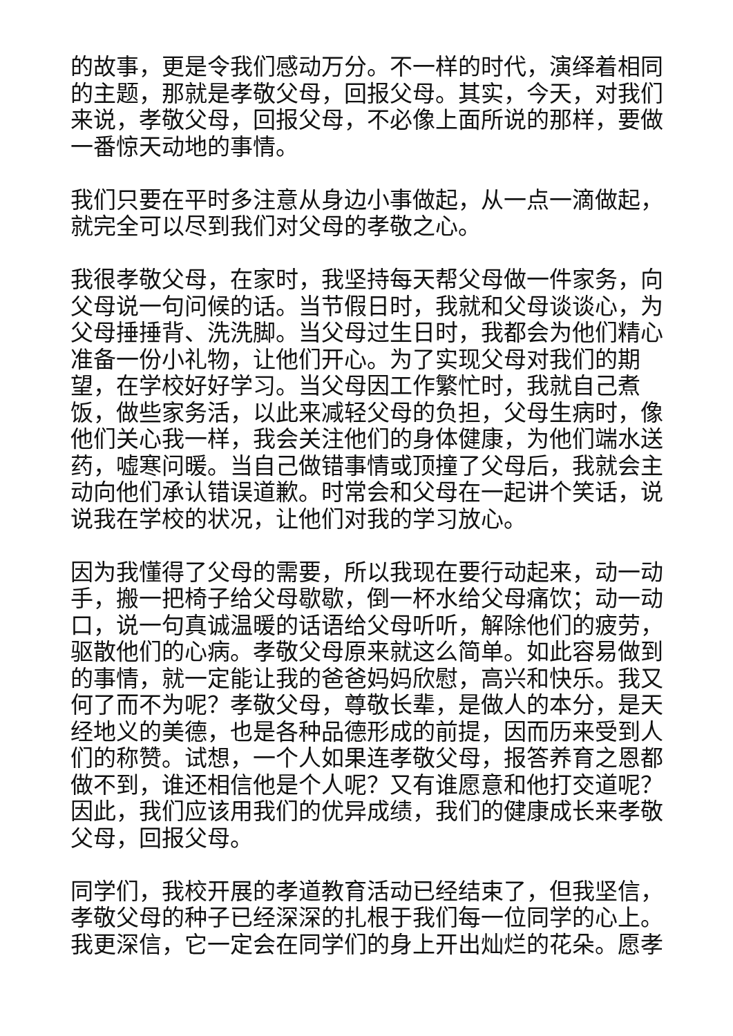的故事，更是令我们感动万分。不一样的时代，演绎着相同的主题，那就是孝敬父母，回报父母。其实，今天，对我们来说，孝敬父母，回报父母，不必像上面所说的那样，要做一番惊天动地的事情。
我们只要在平时多注意从身边小事做起，从一点一滴做起，就完全可以尽到我们对父母的孝敬之心。
我很孝敬父母，在家时，我坚持每天帮父母做一件家务，向父母说一句问候的话。当节假日时，我就和父母谈谈心，为父母捶捶背、洗洗脚。当父母过生日时，我都会为他们精心准备一份小礼物，让他们开心。为了实现父母对我们的期望，在学校好好学习。当父母因工作繁忙时，我就自己煮饭，做些家务活，以此来减轻父母的负担，父母生病时，像他们关心我一样，我会关注他们的身体健康，为他们端水送药，嘘寒问暖。当自己做错事情或顶撞了父母后，我就会主动向他们承认错误道歉。时常会和父母在一起讲个笑话，说说我在学校的状况，让他们对我的学习放心。
因为我懂得了父母的需要，所以我现在要行动起来，动一动手，搬一把椅子给父母歇歇，倒一杯水给父母痛饮；动一动口，说一句真诚温暖的话语给父母听听，解除他们的疲劳，驱散他们的心病。孝敬父母原来就这么简单。如此容易做到的事情，就一定能让我的爸爸妈妈欣慰，高兴和快乐。我又何了而不为呢？孝敬父母，尊敬长辈，是做人的本分，是天经地义的美德，也是各种品德形成的前提，因而历来受到人们的称赞。试想，一个人如果连孝敬父母，报答养育之恩都做不到，谁还相信他是个人呢？又有谁愿意和他打交道呢？因此，我们应该用我们的优异成绩，我们的健康成长来孝敬父母，回报父母。
同学们，我校开展的孝道教育活动已经结束了，但我坚信，孝敬父母的种子已经深深的扎根于我们每一位同学的心上。我更深信，它一定会在同学们的身上开出灿烂的花朵。愿孝